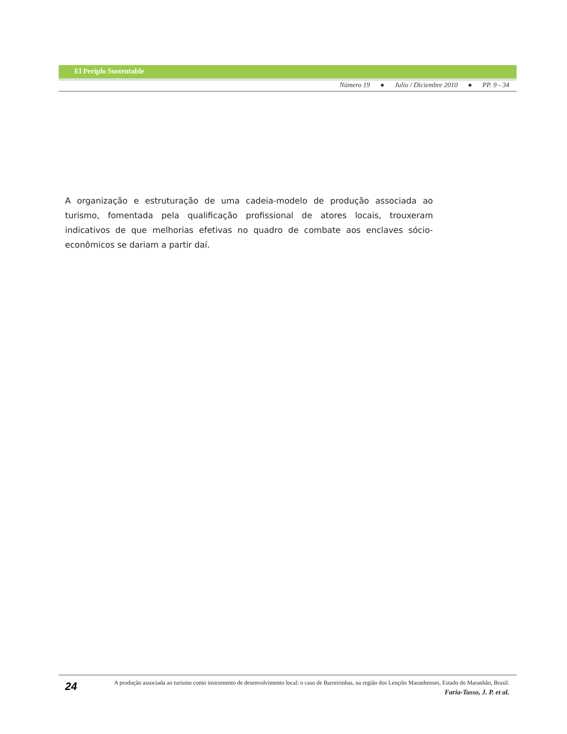El Periplo Sustentable
Número 19 ● Julio / Diciembre 2010 ● PP. 9 - 34
A organização e estruturação de uma cadeia-modelo de produção associada ao turismo, fomentada pela qualificação profissional de atores locais, trouxeram indicativos de que melhorias efetivas no quadro de combate aos enclaves sócio-econômicos se dariam a partir daí.
24
A produção associada ao turismo como instrumento de desenvolvimento local: o caso de Barreirinhas, na região dos Lençóis Maranhenses, Estado do Maranhão, Brasil.
Faria-Tasso, J. P. et al.